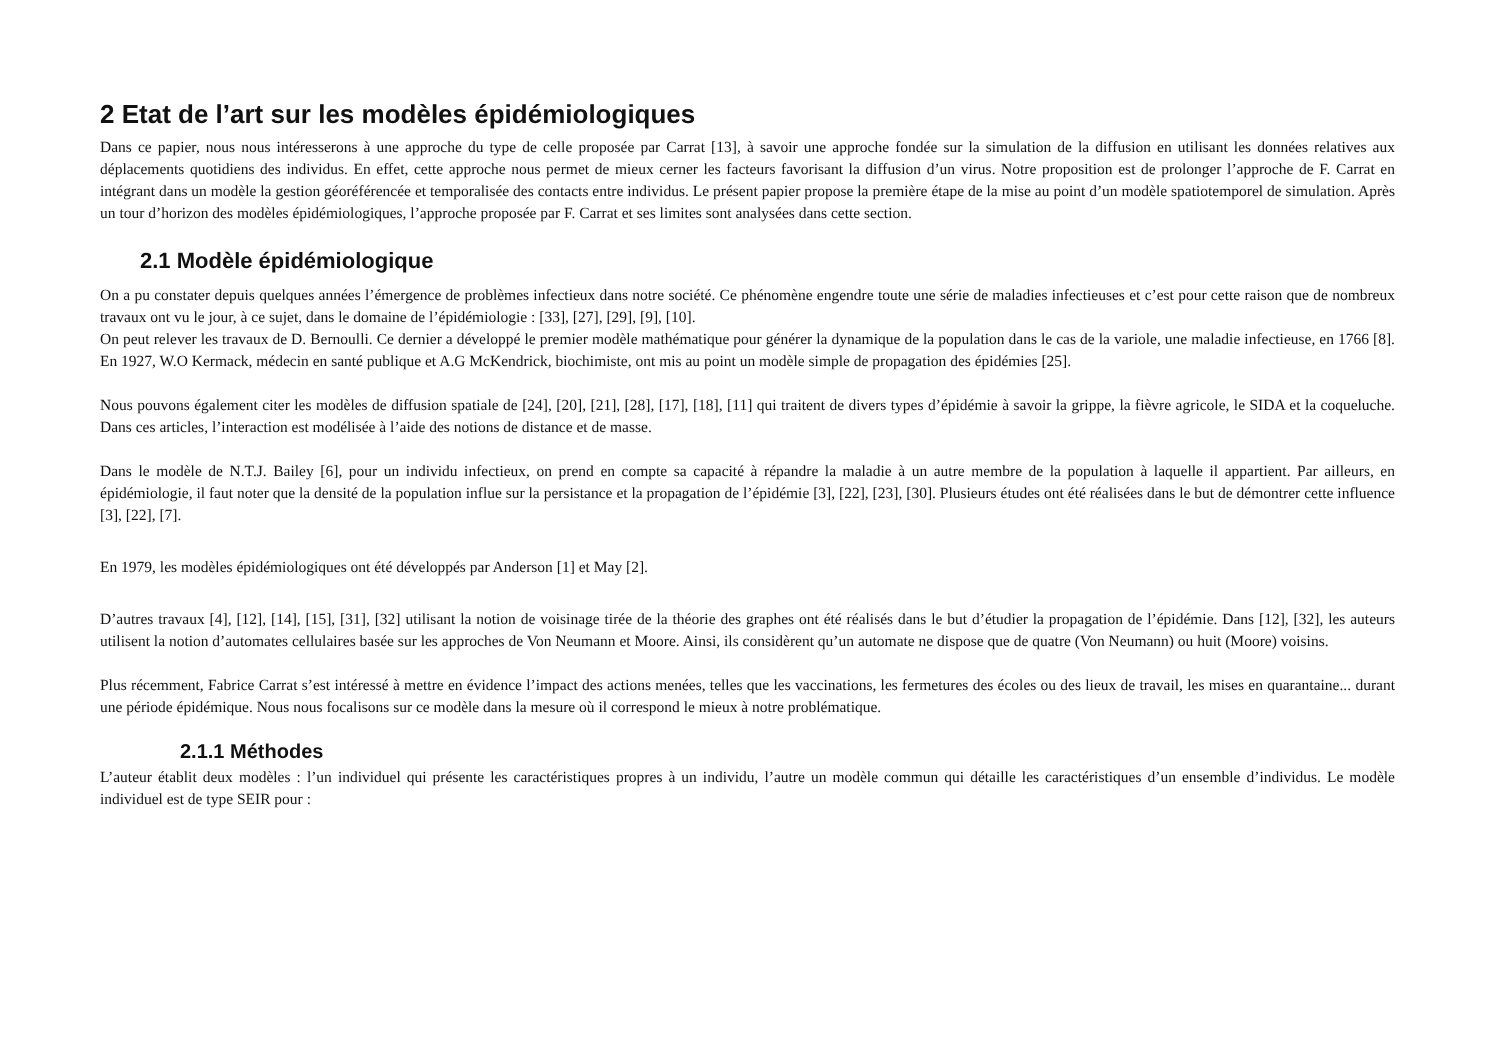2 Etat de l’art sur les modèles épidémiologiques
Dans ce papier, nous nous intéresserons à une approche du type de celle proposée par Carrat [13], à savoir une approche fondée sur la simulation de la diffusion en utilisant les données relatives aux déplacements quotidiens des individus. En effet, cette approche nous permet de mieux cerner les facteurs favorisant la diffusion d’un virus. Notre proposition est de prolonger l’approche de F. Carrat en intégrant dans un modèle la gestion géoréférencée et temporalisée des contacts entre individus. Le présent papier propose la première étape de la mise au point d’un modèle spatiotemporel de simulation. Après un tour d’horizon des modèles épidémiologiques, l’approche proposée par F. Carrat et ses limites sont analysées dans cette section.
2.1 Modèle épidémiologique
On a pu constater depuis quelques années l’émergence de problèmes infectieux dans notre société. Ce phénomène engendre toute une série de maladies infectieuses et c’est pour cette raison que de nombreux travaux ont vu le jour, à ce sujet, dans le domaine de l’épidémiologie : [33], [27], [29], [9], [10].
On peut relever les travaux de D. Bernoulli. Ce dernier a développé le premier modèle mathématique pour générer la dynamique de la population dans le cas de la variole, une maladie infectieuse, en 1766 [8]. En 1927, W.O Kermack, médecin en santé publique et A.G McKendrick, biochimiste, ont mis au point un modèle simple de propagation des épidémies [25].
Nous pouvons également citer les modèles de diffusion spatiale de [24], [20], [21], [28], [17], [18], [11] qui traitent de divers types d’épidémie à savoir la grippe, la fièvre agricole, le SIDA et la coqueluche. Dans ces articles, l’interaction est modélisée à l’aide des notions de distance et de masse.
Dans le modèle de N.T.J. Bailey [6], pour un individu infectieux, on prend en compte sa capacité à répandre la maladie à un autre membre de la population à laquelle il appartient. Par ailleurs, en épidémiologie, il faut noter que la densité de la population influe sur la persistance et la propagation de l’épidémie [3], [22], [23], [30]. Plusieurs études ont été réalisées dans le but de démontrer cette influence [3], [22], [7].
En 1979, les modèles épidémiologiques ont été développés par Anderson [1] et May [2].
D’autres travaux [4], [12], [14], [15], [31], [32] utilisant la notion de voisinage tirée de la théorie des graphes ont été réalisés dans le but d’étudier la propagation de l’épidémie. Dans [12], [32], les auteurs utilisent la notion d’automates cellulaires basée sur les approches de Von Neumann et Moore. Ainsi, ils considèrent qu’un automate ne dispose que de quatre (Von Neumann) ou huit (Moore) voisins.
Plus récemment, Fabrice Carrat s’est intéressé à mettre en évidence l’impact des actions menées, telles que les vaccinations, les fermetures des écoles ou des lieux de travail, les mises en quarantaine... durant une période épidémique. Nous nous focalisons sur ce modèle dans la mesure où il correspond le mieux à notre problématique.
2.1.1 Méthodes
L’auteur établit deux modèles : l’un individuel qui présente les caractéristiques propres à un individu, l’autre un modèle commun qui détaille les caractéristiques d’un ensemble d’individus. Le modèle individuel est de type SEIR pour :